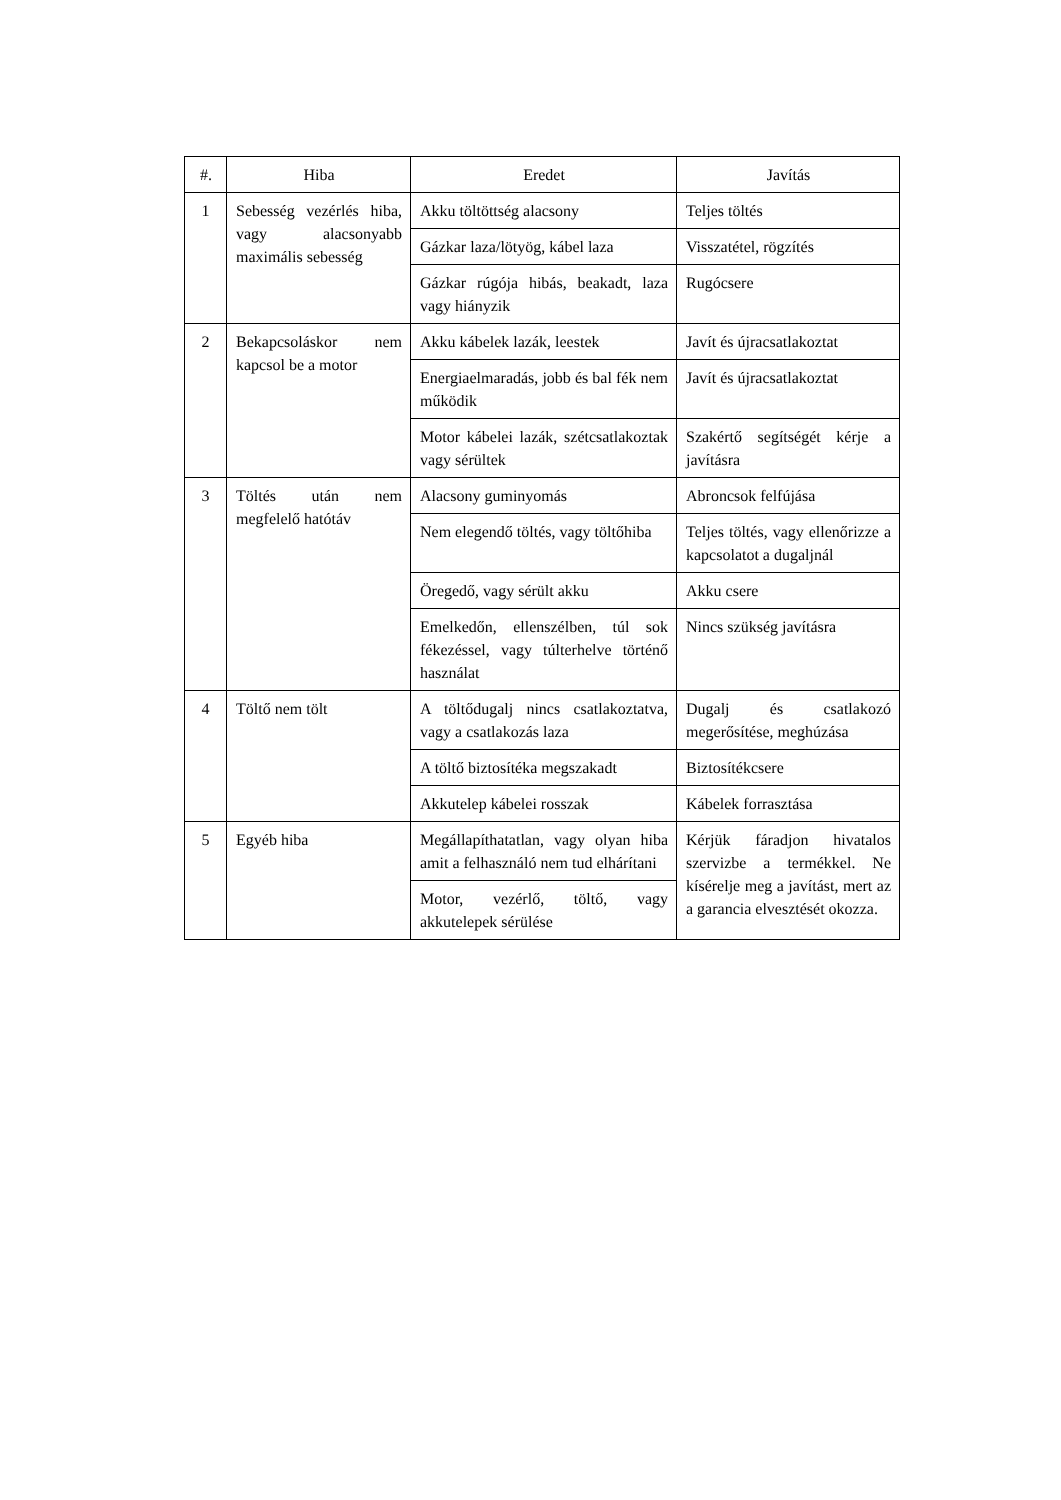| #. | Hiba | Eredet | Javítás |
| --- | --- | --- | --- |
| 1 | Sebesség vezérlés hiba, vagy alacsonyabb maximális sebesség | Akku töltöttség alacsony | Teljes töltés |
| | | Gázkar laza/lötyög, kábel laza | Visszatétel, rögzítés |
| | | Gázkar rúgója hibás, beakadt, laza vagy hiányzik | Rugócsere |
| 2 | Bekapcsoláskor nem kapcsol be a motor | Akku kábelek lazák, leestek | Javít és újracsatlakoztat |
| | | Energiaelmaradás, jobb és bal fék nem működik | Javít és újracsatlakoztat |
| | | Motor kábelei lazák, szétcsatlakoztak vagy sérültek | Szakértő segítségét kérje a javításra |
| 3 | Töltés után nem megfelelő hatótáv | Alacsony guminyomás | Abroncsok felfújása |
| | | Nem elegendő töltés, vagy töltőhiba | Teljes töltés, vagy ellenőrizze a kapcsolatot a dugaljnál |
| | | Öregedő, vagy sérült akku | Akku csere |
| | | Emelkedőn, ellenszélben, túl sok fékezéssel, vagy túlterhelve történő használat | Nincs szükség javításra |
| 4 | Töltő nem tölt | A töltődugalj nincs csatlakoztatva, vagy a csatlakozás laza | Dugalj és csatlakozó megerősítése, meghúzása |
| | | A töltő biztosítéka megszakadt | Biztosítékcsere |
| | | Akkutelep kábelei rosszak | Kábelek forrasztása |
| 5 | Egyéb hiba | Megállapíthatatlan, vagy olyan hiba amit a felhasználó nem tud elhárítani | Kérjük fáradjon hivatalos szervizbe a termékkel. Ne kísérelje meg a javítást, mert az a garancia elvesztését okozza. |
| | | Motor, vezérlő, töltő, vagy akkutelepek sérülése | |